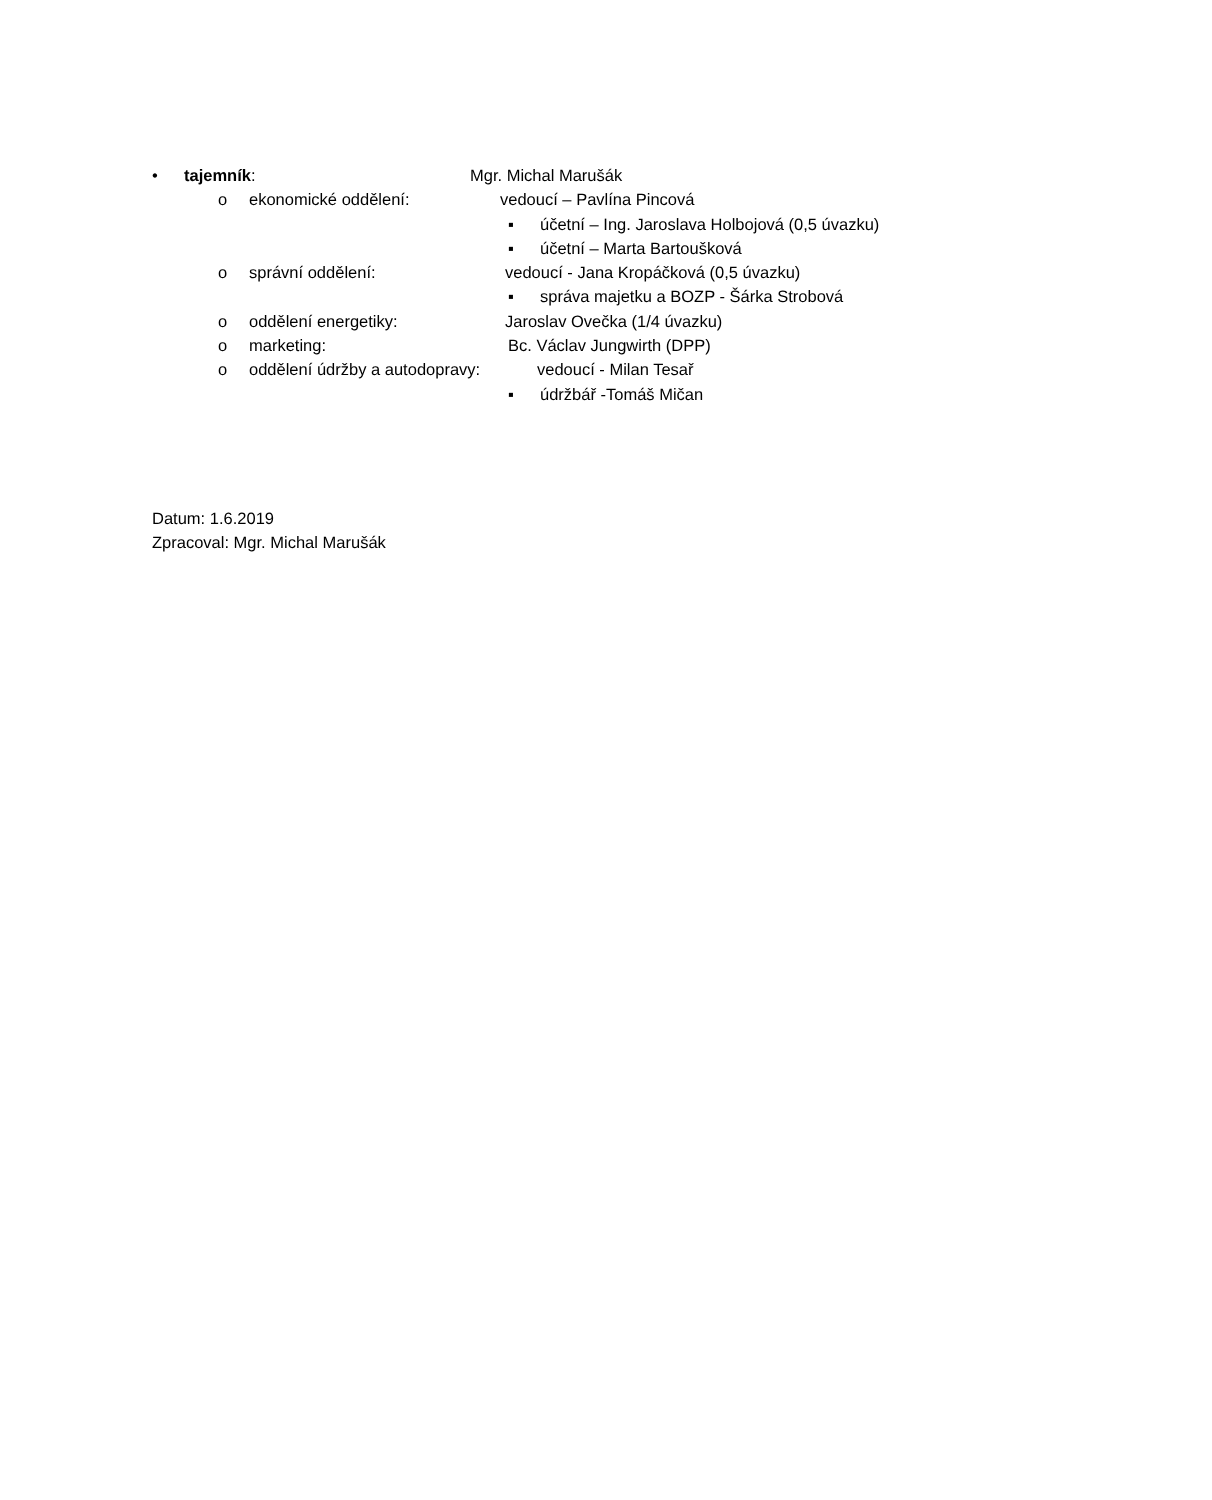• tajemník: Mgr. Michal Marušák
o ekonomické oddělení: vedoucí – Pavlína Pincová
▪ účetní – Ing. Jaroslava Holbojová (0,5 úvazku)
▪ účetní – Marta Bartoušková
o správní oddělení: vedoucí - Jana Kropáčková (0,5 úvazku)
▪ správa majetku a BOZP - Šárka Strobová
o oddělení energetiky: Jaroslav Ovečka (1/4 úvazku)
o marketing: Bc. Václav Jungwirth (DPP)
o oddělení údržby a autodopravy: vedoucí - Milan Tesař
▪ údržbář -Tomáš Mičan
Datum: 1.6.2019
Zpracoval: Mgr. Michal Marušák